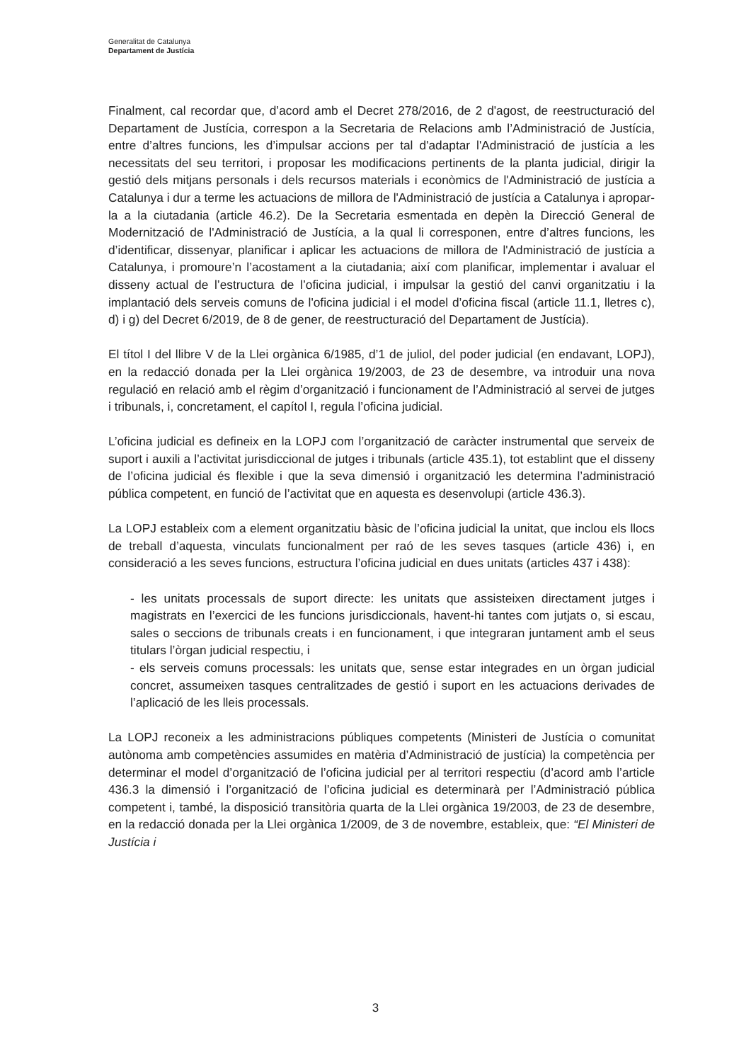Generalitat de Catalunya
Departament de Justícia
Finalment, cal recordar que, d’acord amb el Decret 278/2016, de 2 d'agost, de reestructuració del Departament de Justícia, correspon a la Secretaria de Relacions amb l’Administració de Justícia, entre d’altres funcions, les d’impulsar accions per tal d'adaptar l'Administració de justícia a les necessitats del seu territori, i proposar les modificacions pertinents de la planta judicial, dirigir la gestió dels mitjans personals i dels recursos materials i econòmics de l'Administració de justícia a Catalunya i dur a terme les actuacions de millora de l'Administració de justícia a Catalunya i apropar-la a la ciutadania (article 46.2). De la Secretaria esmentada en depèn la Direcció General de Modernització de l'Administració de Justícia, a la qual li corresponen, entre d’altres funcions, les d’identificar, dissenyar, planificar i aplicar les actuacions de millora de l'Administració de justícia a Catalunya, i promoure’n l’acostament a la ciutadania; així com planificar, implementar i avaluar el disseny actual de l’estructura de l’oficina judicial, i impulsar la gestió del canvi organitzatiu i la implantació dels serveis comuns de l'oficina judicial i el model d’oficina fiscal (article 11.1, lletres c), d) i g) del Decret 6/2019, de 8 de gener, de reestructuració del Departament de Justícia).
El títol I del llibre V de la Llei orgànica 6/1985, d’1 de juliol, del poder judicial (en endavant, LOPJ), en la redacció donada per la Llei orgànica 19/2003, de 23 de desembre, va introduir una nova regulació en relació amb el règim d’organització i funcionament de l’Administració al servei de jutges i tribunals, i, concretament, el capítol I, regula l’oficina judicial.
L’oficina judicial es defineix en la LOPJ com l’organització de caràcter instrumental que serveix de suport i auxili a l’activitat jurisdiccional de jutges i tribunals (article 435.1), tot establint que el disseny de l’oficina judicial és flexible i que la seva dimensió i organització les determina l’administració pública competent, en funció de l’activitat que en aquesta es desenvolupi (article 436.3).
La LOPJ estableix com a element organitzatiu bàsic de l’oficina judicial la unitat, que inclou els llocs de treball d’aquesta, vinculats funcionalment per raó de les seves tasques (article 436) i, en consideració a les seves funcions, estructura l’oficina judicial en dues unitats (articles 437 i 438):
- les unitats processals de suport directe: les unitats que assisteixen directament jutges i magistrats en l’exercici de les funcions jurisdiccionals, havent-hi tantes com jutjats o, si escau, sales o seccions de tribunals creats i en funcionament, i que integraran juntament amb el seus titulars l’òrgan judicial respectiu, i
- els serveis comuns processals: les unitats que, sense estar integrades en un òrgan judicial concret, assumeixen tasques centralitzades de gestió i suport en les actuacions derivades de l’aplicació de les lleis processals.
La LOPJ reconeix a les administracions públiques competents (Ministeri de Justícia o comunitat autònoma amb competències assumides en matèria d’Administració de justícia) la competència per determinar el model d’organització de l’oficina judicial per al territori respectiu (d’acord amb l’article 436.3 la dimensió i l’organització de l’oficina judicial es determinarà per l’Administració pública competent i, també, la disposició transitòria quarta de la Llei orgànica 19/2003, de 23 de desembre, en la redacció donada per la Llei orgànica 1/2009, de 3 de novembre, estableix, que: “El Ministeri de Justícia i
3